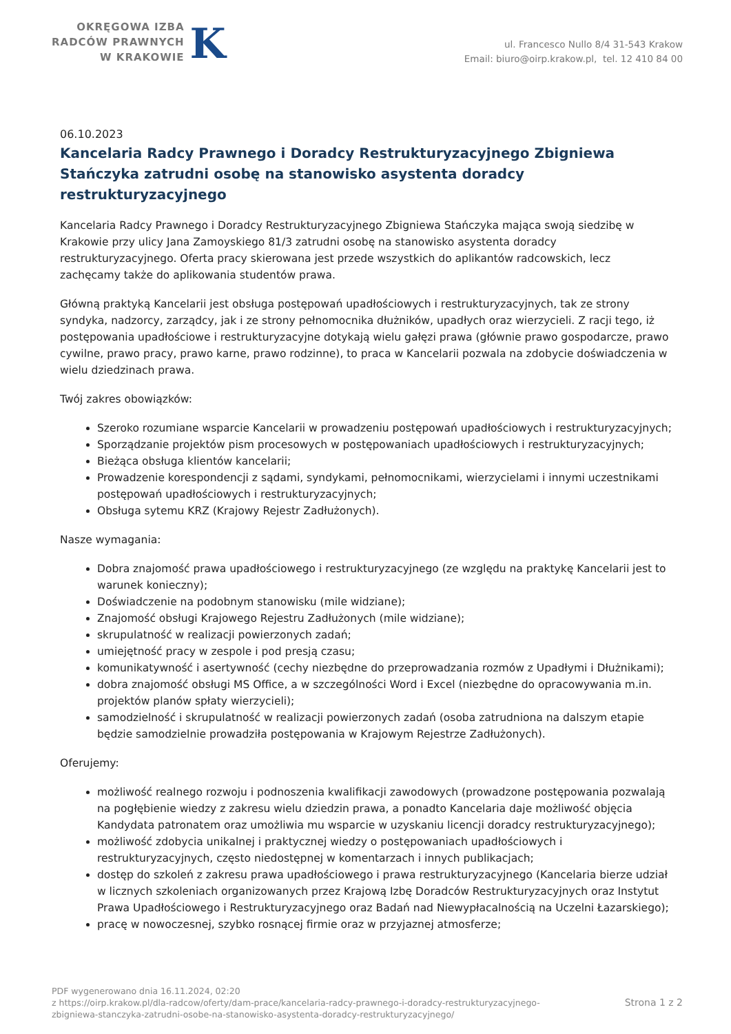OKRĘGOWA IZBA
RADCÓW PRAWNYCH
W KRAKOWIE
K
ul. Francesco Nullo 8/4 31-543 Krakow
Email: biuro@oirp.krakow.pl, tel. 12 410 84 00
06.10.2023
Kancelaria Radcy Prawnego i Doradcy Restrukturyzacyjnego Zbigniewa Stańczyka zatrudni osobę na stanowisko asystenta doradcy restrukturyzacyjnego
Kancelaria Radcy Prawnego i Doradcy Restrukturyzacyjnego Zbigniewa Stańczyka mająca swoją siedzibę w Krakowie przy ulicy Jana Zamoyskiego 81/3 zatrudni osobę na stanowisko asystenta doradcy restrukturyzacyjnego. Oferta pracy skierowana jest przede wszystkich do aplikantów radcowskich, lecz zachęcamy także do aplikowania studentów prawa.
Główną praktyką Kancelarii jest obsługa postępowań upadłościowych i restrukturyzacyjnych, tak ze strony syndyka, nadzorcy, zarządcy, jak i ze strony pełnomocnika dłużników, upadłych oraz wierzycieli. Z racji tego, iż postępowania upadłościowe i restrukturyzacyjne dotykają wielu gałęzi prawa (głównie prawo gospodarcze, prawo cywilne, prawo pracy, prawo karne, prawo rodzinne), to praca w Kancelarii pozwala na zdobycie doświadczenia w wielu dziedzinach prawa.
Twój zakres obowiązków:
Szeroko rozumiane wsparcie Kancelarii w prowadzeniu postępowań upadłościowych i restrukturyzacyjnych;
Sporządzanie projektów pism procesowych w postępowaniach upadłościowych i restrukturyzacyjnych;
Bieżąca obsługa klientów kancelarii;
Prowadzenie korespondencji z sądami, syndykami, pełnomocnikami, wierzycielami i innymi uczestnikami postępowań upadłościowych i restrukturyzacyjnych;
Obsługa sytemu KRZ (Krajowy Rejestr Zadłużonych).
Nasze wymagania:
Dobra znajomość prawa upadłościowego i restrukturyzacyjnego (ze względu na praktykę Kancelarii jest to warunek konieczny);
Doświadczenie na podobnym stanowisku (mile widziane);
Znajomość obsługi Krajowego Rejestru Zadłużonych (mile widziane);
skrupulatność w realizacji powierzonych zadań;
umiejętność pracy w zespole i pod presją czasu;
komunikatywność i asertywność (cechy niezbędne do przeprowadzania rozmów z Upadłymi i Dłużnikami);
dobra znajomość obsługi MS Office, a w szczególności Word i Excel (niezbędne do opracowywania m.in. projektów planów spłaty wierzycieli);
samodzielność i skrupulatność w realizacji powierzonych zadań (osoba zatrudniona na dalszym etapie będzie samodzielnie prowadziła postępowania w Krajowym Rejestrze Zadłużonych).
Oferujemy:
możliwość realnego rozwoju i podnoszenia kwalifikacji zawodowych (prowadzone postępowania pozwalają na pogłębienie wiedzy z zakresu wielu dziedzin prawa, a ponadto Kancelaria daje możliwość objęcia Kandydata patronatem oraz umożliwia mu wsparcie w uzyskaniu licencji doradcy restrukturyzacyjnego);
możliwość zdobycia unikalnej i praktycznej wiedzy o postępowaniach upadłościowych i restrukturyzacyjnych, często niedostępnej w komentarzach i innych publikacjach;
dostęp do szkoleń z zakresu prawa upadłościowego i prawa restrukturyzacyjnego (Kancelaria bierze udział w licznych szkoleniach organizowanych przez Krajową Izbę Doradców Restrukturyzacyjnych oraz Instytut Prawa Upadłościowego i Restrukturyzacyjnego oraz Badań nad Niewypłacalnością na Uczelni Łazarskiego);
pracę w nowoczesnej, szybko rosnącej firmie oraz w przyjaznej atmosferze;
PDF wygenerowano dnia 16.11.2024, 02:20
z https://oirp.krakow.pl/dla-radcow/oferty/dam-prace/kancelaria-radcy-prawnego-i-doradcy-restrukturyzacyjnego-
zbigniewa-stanczyka-zatrudni-osobe-na-stanowisko-asystenta-doradcy-restrukturyzacyjnego/
Strona 1 z 2